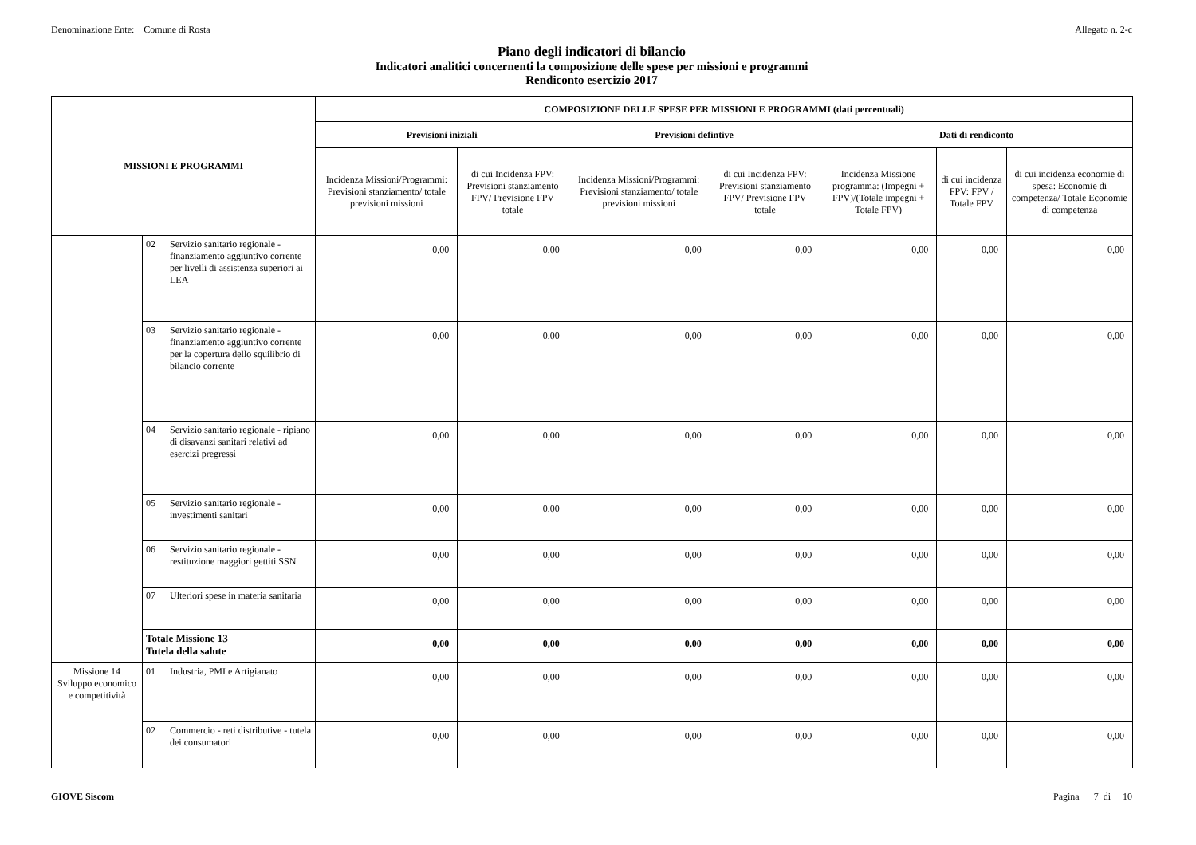Denominazione Ente: Comune di Rosta Allegato n. 2-c
Piano degli indicatori di bilancio
Indicatori analitici concernenti la composizione delle spese per missioni e programmi
Rendiconto esercizio 2017
| MISSIONI E PROGRAMMI | | | COMPOSIZIONE DELLE SPESE PER MISSIONI E PROGRAMMI (dati percentuali) | | | | | | |
| --- | --- | --- | --- | --- | --- | --- | --- | --- | --- |
| | | | Previsioni iniziali | | Previsioni defintive | | Dati di rendiconto | | |
| | | | Incidenza Missioni/Programmi: Previsioni stanziamento/ totale previsioni missioni | di cui Incidenza FPV: Previsioni stanziamento FPV/ Previsione FPV totale | Incidenza Missioni/Programmi: Previsioni stanziamento/ totale previsioni missioni | di cui Incidenza FPV: Previsioni stanziamento FPV/ Previsione FPV totale | Incidenza Missione programma: (Impegni + FPV)/(Totale impegni + Totale FPV) | di cui incidenza FPV: FPV / Totale FPV | di cui incidenza economie di spesa: Economie di competenza/ Totale Economie di competenza |
| | 02 | Servizio sanitario regionale - finanziamento aggiuntivo corrente per livelli di assistenza superiori ai LEA | 0,00 | 0,00 | 0,00 | 0,00 | 0,00 | 0,00 | 0,00 |
| | 03 | Servizio sanitario regionale - finanziamento aggiuntivo corrente per la copertura dello squilibrio di bilancio corrente | 0,00 | 0,00 | 0,00 | 0,00 | 0,00 | 0,00 | 0,00 |
| | 04 | Servizio sanitario regionale - ripiano di disavanzi sanitari relativi ad esercizi pregressi | 0,00 | 0,00 | 0,00 | 0,00 | 0,00 | 0,00 | 0,00 |
| | 05 | Servizio sanitario regionale - investimenti sanitari | 0,00 | 0,00 | 0,00 | 0,00 | 0,00 | 0,00 | 0,00 |
| | 06 | Servizio sanitario regionale - restituzione maggiori gettiti SSN | 0,00 | 0,00 | 0,00 | 0,00 | 0,00 | 0,00 | 0,00 |
| | 07 | Ulteriori spese in materia sanitaria | 0,00 | 0,00 | 0,00 | 0,00 | 0,00 | 0,00 | 0,00 |
| | Totale Missione 13 Tutela della salute | | 0,00 | 0,00 | 0,00 | 0,00 | 0,00 | 0,00 | 0,00 |
| Missione 14 Sviluppo economico e competitività | 01 | Industria, PMI e Artigianato | 0,00 | 0,00 | 0,00 | 0,00 | 0,00 | 0,00 | 0,00 |
| | 02 | Commercio - reti distributive - tutela dei consumatori | 0,00 | 0,00 | 0,00 | 0,00 | 0,00 | 0,00 | 0,00 |
GIOVE Siscom Pagina 7 di 10